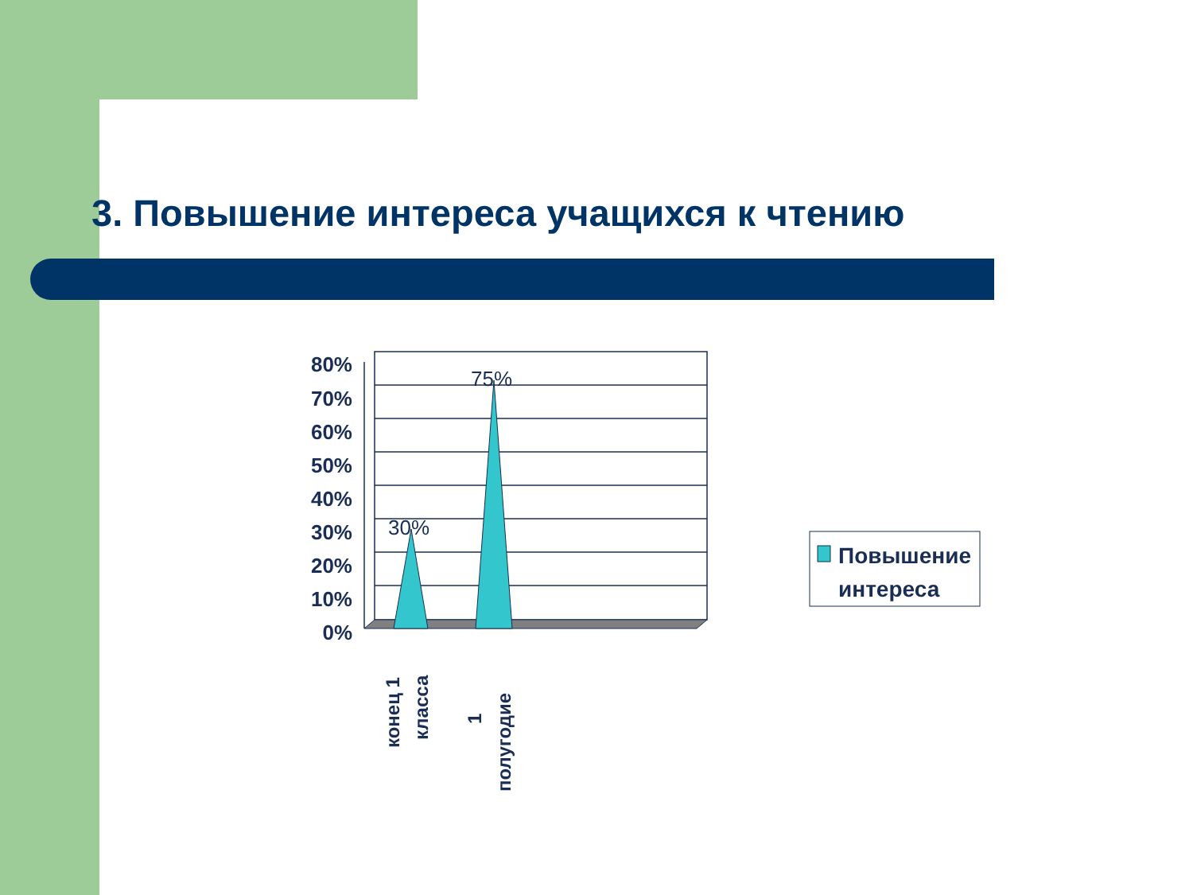3. Повышение интереса учащихся к чтению
80%
70%
60%
50%
40%
30%
20%
10%
0%
30%
75%
конец 1
класса
1
полугодие
Повышение
интереса